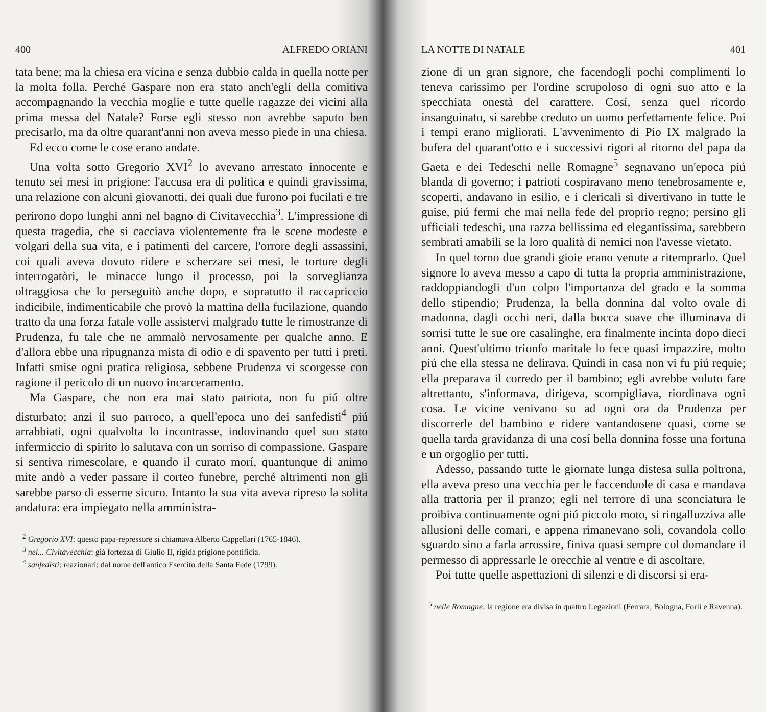400 ALFREDO ORIANI
tata bene; ma la chiesa era vicina e senza dubbio calda in quella notte per la molta folla. Perché Gaspare non era stato anch'egli della comitiva accompagnando la vecchia moglie e tutte quelle ragazze dei vicini alla prima messa del Natale? Forse egli stesso non avrebbe saputo ben precisarlo, ma da oltre quarant'anni non aveva messo piede in una chiesa.
Ed ecco come le cose erano andate.
Una volta sotto Gregorio XVI<sup>2</sup> lo avevano arrestato innocente e tenuto sei mesi in prigione: l'accusa era di politica e quindi gravissima, una relazione con alcuni giovanotti, dei quali due furono poi fucilati e tre perirono dopo lunghi anni nel bagno di Civitavecchia<sup>3</sup>. L'impressione di questa tragedia, che si cacciava violentemente fra le scene modeste e volgari della sua vita, e i patimenti del carcere, l'orrore degli assassini, coi quali aveva dovuto ridere e scherzare sei mesi, le torture degli interrogatòri, le minacce lungo il processo, poi la sorveglianza oltraggiosa che lo perseguitò anche dopo, e sopratutto il raccapriccio indicibile, indimenticabile che provò la mattina della fucilazione, quando tratto da una forza fatale volle assistervi malgrado tutte le rimostranze di Prudenza, fu tale che ne ammalò nervosamente per qualche anno. E d'allora ebbe una ripugnanza mista di odio e di spavento per tutti i preti. Infatti smise ogni pratica religiosa, sebbene Prudenza vi scorgesse con ragione il pericolo di un nuovo incarceramento.
Ma Gaspare, che non era mai stato patriota, non fu piú oltre disturbato; anzi il suo parroco, a quell'epoca uno dei sanfedisti<sup>4</sup> piú arrabbiati, ogni qualvolta lo incontrasse, indovinando quel suo stato infermiccio di spirito lo salutava con un sorriso di compassione. Gaspare si sentiva rimescolare, e quando il curato morí, quantunque di animo mite andò a veder passare il corteo funebre, perché altrimenti non gli sarebbe parso di esserne sicuro. Intanto la sua vita aveva ripreso la solita andatura: era impiegato nella amministra-
<sup>2</sup> Gregorio XVI: questo papa-repressore si chiamava Alberto Cappellari (1765-1846).
<sup>3</sup> nel... Civitavecchia: già fortezza di Giulio II, rigida prigione pontificia.
<sup>4</sup> sanfedisti: reazionari: dal nome dell'antico Esercito della Santa Fede (1799).
LA NOTTE DI NATALE 401
zione di un gran signore, che facendogli pochi complimenti lo teneva carissimo per l'ordine scrupoloso di ogni suo atto e la specchiata onestà del carattere. Cosí, senza quel ricordo insanguinato, si sarebbe creduto un uomo perfettamente felice. Poi i tempi erano migliorati. L'avvenimento di Pio IX malgrado la bufera del quarant'otto e i successivi rigori al ritorno del papa da Gaeta e dei Tedeschi nelle Romagne<sup>5</sup> segnavano un'epoca piú blanda di governo; i patrioti cospiravano meno tenebrosamente e, scoperti, andavano in esilio, e i clericali si divertivano in tutte le guise, piú fermi che mai nella fede del proprio regno; persino gli ufficiali tedeschi, una razza bellissima ed elegantissima, sarebbero sembrati amabili se la loro qualità di nemici non l'avesse vietato.
In quel torno due grandi gioie erano venute a ritemprarlo. Quel signore lo aveva messo a capo di tutta la propria amministrazione, raddoppiandogli d'un colpo l'importanza del grado e la somma dello stipendio; Prudenza, la bella donnina dal volto ovale di madonna, dagli occhi neri, dalla bocca soave che illuminava di sorrisi tutte le sue ore casalinghe, era finalmente incinta dopo dieci anni. Quest'ultimo trionfo maritale lo fece quasi impazzire, molto piú che ella stessa ne delirava. Quindi in casa non vi fu piú requie; ella preparava il corredo per il bambino; egli avrebbe voluto fare altrettanto, s'informava, dirigeva, scompigliava, riordinava ogni cosa. Le vicine venivano su ad ogni ora da Prudenza per discorrerle del bambino e ridere vantandosene quasi, come se quella tarda gravidanza di una cosí bella donnina fosse una fortuna e un orgoglio per tutti.
Adesso, passando tutte le giornate lunga distesa sulla poltrona, ella aveva preso una vecchia per le faccenduole di casa e mandava alla trattoria per il pranzo; egli nel terrore di una sconciatura le proibiva continuamente ogni piú piccolo moto, si ringalluzziva alle allusioni delle comari, e appena rimanevano soli, covandola collo sguardo sino a farla arrossire, finiva quasi sempre col domandare il permesso di appressarle le orecchie al ventre e di ascoltare.
Poi tutte quelle aspettazioni di silenzi e di discorsi si era-
<sup>5</sup> nelle Romagne: la regione era divisa in quattro Legazioni (Ferrara, Bologna, Forlí e Ravenna).